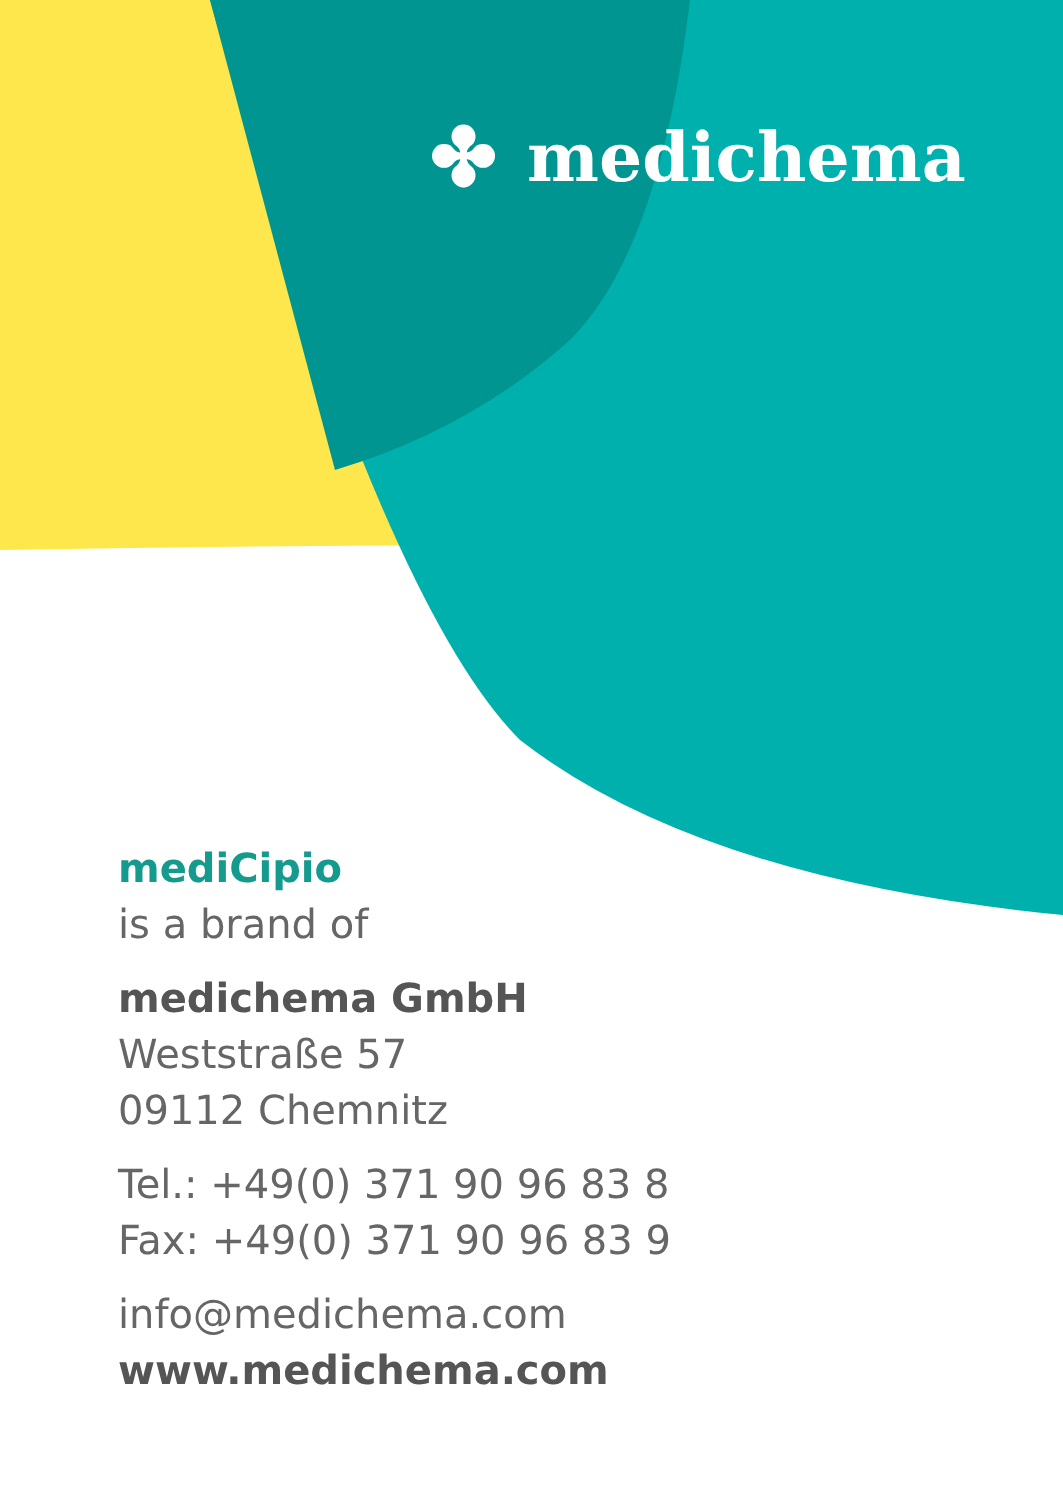✤ medichema
mediCipio
is a brand of
medichema GmbH
Weststraße 57
09112 Chemnitz
Tel.: +49(0) 371 90 96 83 8
Fax: +49(0) 371 90 96 83 9
info@medichema.com
www.medichema.com